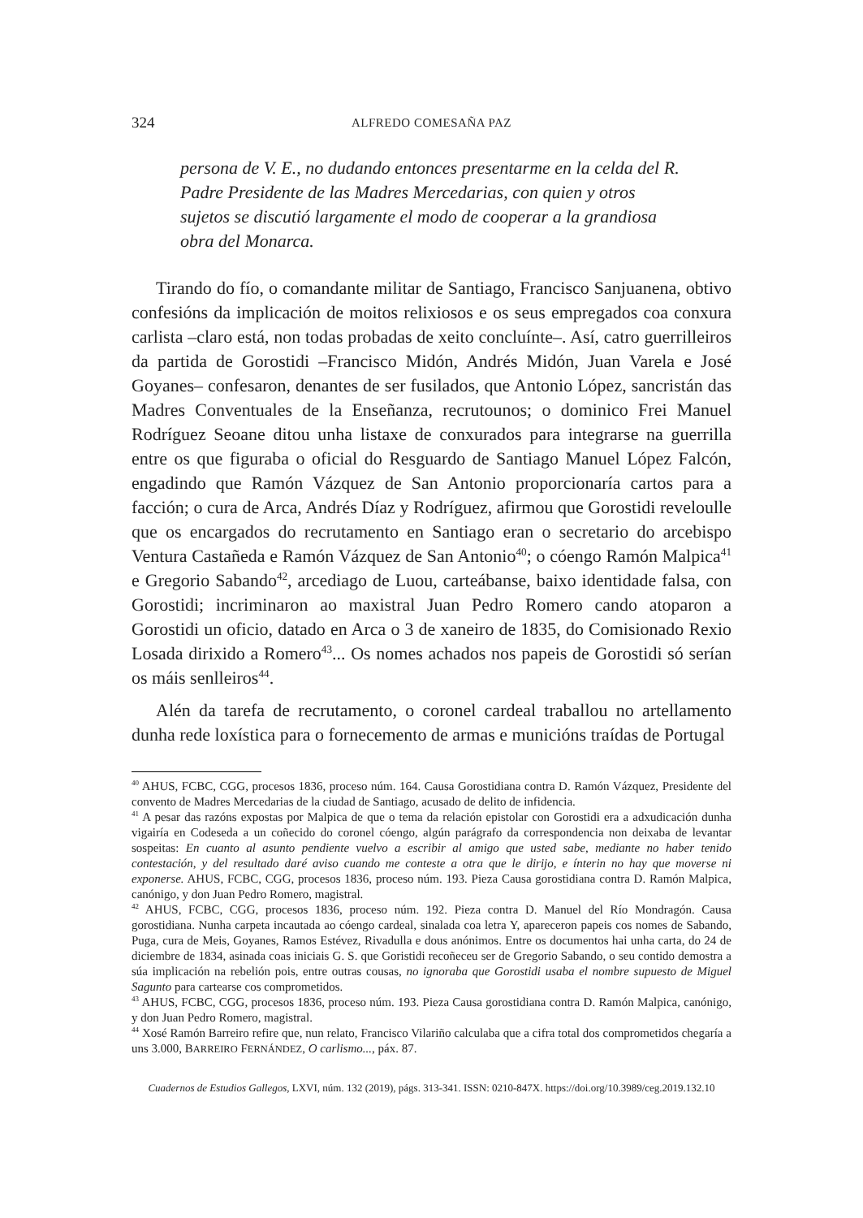324 ALFREDO COMESAÑA PAZ
persona de V. E., no dudando entonces presentarme en la celda del R. Padre Presidente de las Madres Mercedarias, con quien y otros sujetos se discutió largamente el modo de cooperar a la grandiosa obra del Monarca.
Tirando do fío, o comandante militar de Santiago, Francisco Sanjuanena, obtivo confesións da implicación de moitos relixiosos e os seus empregados coa conxura carlista –claro está, non todas probadas de xeito concluínte–. Así, catro guerrilleiros da partida de Gorostidi –Francisco Midón, Andrés Midón, Juan Varela e José Goyanes– confesaron, denantes de ser fusilados, que Antonio López, sancristán das Madres Conventuales de la Enseñanza, recrutounos; o dominico Frei Manuel Rodríguez Seoane ditou unha listaxe de conxurados para integrarse na guerrilla entre os que figuraba o oficial do Resguardo de Santiago Manuel López Falcón, engadindo que Ramón Vázquez de San Antonio proporcionaría cartos para a facción; o cura de Arca, Andrés Díaz y Rodríguez, afirmou que Gorostidi reveloulle que os encargados do recrutamento en Santiago eran o secretario do arcebispo Ventura Castañeda e Ramón Vázquez de San Antonio<sup>40</sup>; o cóengo Ramón Malpica<sup>41</sup> e Gregorio Sabando<sup>42</sup>, arcediago de Luou, carteábanse, baixo identidade falsa, con Gorostidi; incriminaron ao maxistral Juan Pedro Romero cando atoparon a Gorostidi un oficio, datado en Arca o 3 de xaneiro de 1835, do Comisionado Rexio Losada dirixido a Romero<sup>43</sup>... Os nomes achados nos papeis de Gorostidi só serían os máis senlleiros<sup>44</sup>.
Alén da tarefa de recrutamento, o coronel cardeal traballou no artellamento dunha rede loxística para o fornecemento de armas e municións traídas de Portugal
<sup>40</sup> AHUS, FCBC, CGG, procesos 1836, proceso núm. 164. Causa Gorostidiana contra D. Ramón Vázquez, Presidente del convento de Madres Mercedarias de la ciudad de Santiago, acusado de delito de infidencia.
<sup>41</sup> A pesar das razóns expostas por Malpica de que o tema da relación epistolar con Gorostidi era a adxudicación dunha vigairía en Codeseda a un coñecido do coronel cóengo, algún parágrafo da correspondencia non deixaba de levantar sospeitas: En cuanto al asunto pendiente vuelvo a escribir al amigo que usted sabe, mediante no haber tenido contestación, y del resultado daré aviso cuando me conteste a otra que le dirijo, e ínterin no hay que moverse ni exponerse. AHUS, FCBC, CGG, procesos 1836, proceso núm. 193. Pieza Causa gorostidiana contra D. Ramón Malpica, canónigo, y don Juan Pedro Romero, magistral.
<sup>42</sup> AHUS, FCBC, CGG, procesos 1836, proceso núm. 192. Pieza contra D. Manuel del Río Mondragón. Causa gorostidiana. Nunha carpeta incautada ao cóengo cardeal, sinalada coa letra Y, apareceron papeis cos nomes de Sabando, Puga, cura de Meis, Goyanes, Ramos Estévez, Rivadulla e dous anónimos. Entre os documentos hai unha carta, do 24 de diciembre de 1834, asinada coas iniciais G. S. que Goristidi recoñeceu ser de Gregorio Sabando, o seu contido demostra a súa implicación na rebelión pois, entre outras cousas, no ignoraba que Gorostidi usaba el nombre supuesto de Miguel Sagunto para cartearse cos comprometidos.
<sup>43</sup> AHUS, FCBC, CGG, procesos 1836, proceso núm. 193. Pieza Causa gorostidiana contra D. Ramón Malpica, canónigo, y don Juan Pedro Romero, magistral.
<sup>44</sup> Xosé Ramón Barreiro refire que, nun relato, Francisco Vilariño calculaba que a cifra total dos comprometidos chegaría a uns 3.000, BARREIRO FERNÁNDEZ, O carlismo..., páx. 87.
Cuadernos de Estudios Gallegos, LXVI, núm. 132 (2019), págs. 313-341. ISSN: 0210-847X. https://doi.org/10.3989/ceg.2019.132.10